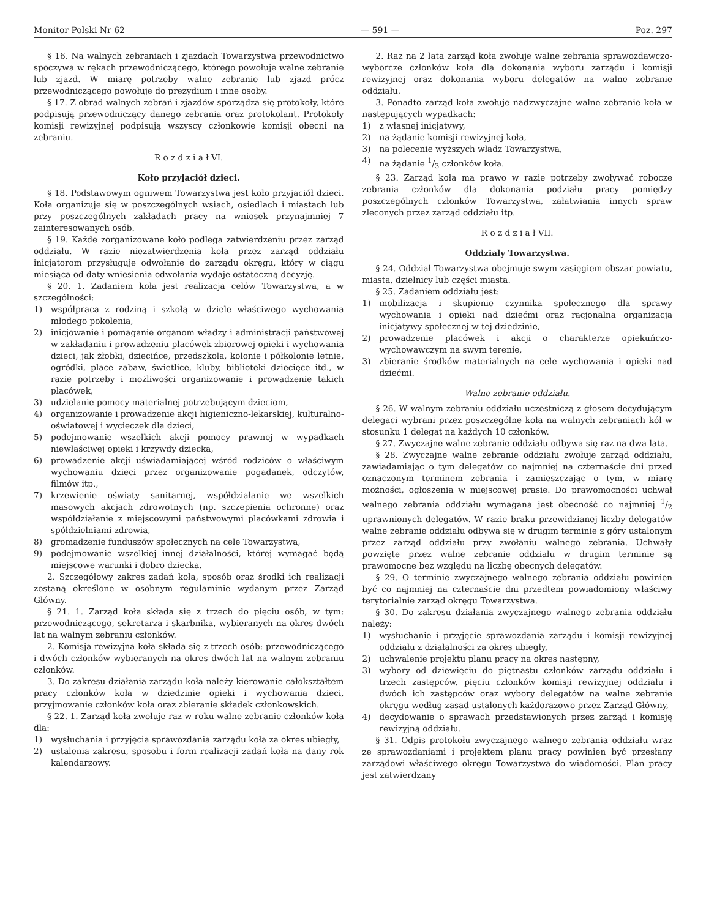Monitor Polski Nr 62 — 591 — Poz. 297
§ 16. Na walnych zebraniach i zjazdach Towarzystwa przewodnictwo spoczywa w rękach przewodniczącego, którego powołuje walne zebranie lub zjazd. W miarę potrzeby walne zebranie lub zjazd prócz przewodniczącego powołuje do prezydium i inne osoby.
§ 17. Z obrad walnych zebrań i zjazdów sporządza się protokoły, które podpisują przewodniczący danego zebrania oraz protokolant. Protokoły komisji rewizyjnej podpisują wszyscy członkowie komisji obecni na zebraniu.
R o z d z i a ł VI.
Koło przyjaciół dzieci.
§ 18. Podstawowym ogniwem Towarzystwa jest koło przyjaciół dzieci. Koła organizuje się w poszczególnych wsiach, osiedlach i miastach lub przy poszczególnych zakładach pracy na wniosek przynajmniej 7 zainteresowanych osób.
§ 19. Każde zorganizowane koło podlega zatwierdzeniu przez zarząd oddziału. W razie niezatwierdzenia koła przez zarząd oddziału inicjatorom przysługuje odwołanie do zarządu okręgu, który w ciągu miesiąca od daty wniesienia odwołania wydaje ostateczną decyzję.
§ 20. 1. Zadaniem koła jest realizacja celów Towarzystwa, a w szczególności:
1) współpraca z rodziną i szkołą w dziele właściwego wychowania młodego pokolenia,
2) inicjowanie i pomaganie organom władzy i administracji państwowej w zakładaniu i prowadzeniu placówek zbiorowej opieki i wychowania dzieci, jak żłobki, dziecińce, przedszkola, kolonie i półkolonie letnie, ogródki, place zabaw, świetlice, kluby, biblioteki dziecięce itd., w razie potrzeby i możliwości organizowanie i prowadzenie takich placówek,
3) udzielanie pomocy materialnej potrzebującym dzieciom,
4) organizowanie i prowadzenie akcji higieniczno-lekarskiej, kulturalno-oświatowej i wycieczek dla dzieci,
5) podejmowanie wszelkich akcji pomocy prawnej w wypadkach niewłaściwej opieki i krzywdy dziecka,
6) prowadzenie akcji uświadamiającej wśród rodziców o właściwym wychowaniu dzieci przez organizowanie pogadanek, odczytów, filmów itp.,
7) krzewienie oświaty sanitarnej, współdziałanie we wszelkich masowych akcjach zdrowotnych (np. szczepienia ochronne) oraz współdziałanie z miejscowymi państwowymi placówkami zdrowia i spółdzielniami zdrowia,
8) gromadzenie funduszów społecznych na cele Towarzystwa,
9) podejmowanie wszelkiej innej działalności, której wymagać będą miejscowe warunki i dobro dziecka.
2. Szczegółowy zakres zadań koła, sposób oraz środki ich realizacji zostaną określone w osobnym regulaminie wydanym przez Zarząd Główny.
§ 21. 1. Zarząd koła składa się z trzech do pięciu osób, w tym: przewodniczącego, sekretarza i skarbnika, wybieranych na okres dwóch lat na walnym zebraniu członków.
2. Komisja rewizyjna koła składa się z trzech osób: przewodniczącego i dwóch członków wybieranych na okres dwóch lat na walnym zebraniu członków.
3. Do zakresu działania zarządu koła należy kierowanie całokształtem pracy członków koła w dziedzinie opieki i wychowania dzieci, przyjmowanie członków koła oraz zbieranie składek członkowskich.
§ 22. 1. Zarząd koła zwołuje raz w roku walne zebranie członków koła dla:
1) wysłuchania i przyjęcia sprawozdania zarządu koła za okres ubiegły,
2) ustalenia zakresu, sposobu i form realizacji zadań koła na dany rok kalendarzowy.
2. Raz na 2 lata zarząd koła zwołuje walne zebrania sprawozdawczo-wyborcze członków koła dla dokonania wyboru zarządu i komisji rewizyjnej oraz dokonania wyboru delegatów na walne zebranie oddziału.
3. Ponadto zarząd koła zwołuje nadzwyczajne walne zebranie koła w następujących wypadkach:
1) z własnej inicjatywy,
2) na żądanie komisji rewizyjnej koła,
3) na polecenie wyższych władz Towarzystwa,
4) na żądanie 1/3 członków koła.
§ 23. Zarząd koła ma prawo w razie potrzeby zwoływać robocze zebrania członków dla dokonania podziału pracy pomiędzy poszczególnych członków Towarzystwa, załatwiania innych spraw zleconych przez zarząd oddziału itp.
R o z d z i a ł VII.
Oddziały Towarzystwa.
§ 24. Oddział Towarzystwa obejmuje swym zasięgiem obszar powiatu, miasta, dzielnicy lub części miasta.
§ 25. Zadaniem oddziału jest:
1) mobilizacja i skupienie czynnika społecznego dla sprawy wychowania i opieki nad dziećmi oraz racjonalna organizacja inicjatywy społecznej w tej dziedzinie,
2) prowadzenie placówek i akcji o charakterze opiekuńczo-wychowawczym na swym terenie,
3) zbieranie środków materialnych na cele wychowania i opieki nad dziećmi.
Walne zebranie oddziału.
§ 26. W walnym zebraniu oddziału uczestniczą z głosem decydującym delegaci wybrani przez poszczególne koła na walnych zebraniach kół w stosunku 1 delegat na każdych 10 członków.
§ 27. Zwyczajne walne zebranie oddziału odbywa się raz na dwa lata.
§ 28. Zwyczajne walne zebranie oddziału zwołuje zarząd oddziału, zawiadamiając o tym delegatów co najmniej na czternaście dni przed oznaczonym terminem zebrania i zamieszczając o tym, w miarę możności, ogłoszenia w miejscowej prasie. Do prawomocności uchwał walnego zebrania oddziału wymagana jest obecność co najmniej 1/2 uprawnionych delegatów. W razie braku przewidzianej liczby delegatów walne zebranie oddziału odbywa się w drugim terminie z góry ustalonym przez zarząd oddziału przy zwołaniu walnego zebrania. Uchwały powzięte przez walne zebranie oddziału w drugim terminie są prawomocne bez względu na liczbę obecnych delegatów.
§ 29. O terminie zwyczajnego walnego zebrania oddziału powinien być co najmniej na czternaście dni przedtem powiadomiony właściwy terytorialnie zarząd okręgu Towarzystwa.
§ 30. Do zakresu działania zwyczajnego walnego zebrania oddziału należy:
1) wysłuchanie i przyjęcie sprawozdania zarządu i komisji rewizyjnej oddziału z działalności za okres ubiegły,
2) uchwalenie projektu planu pracy na okres następny,
3) wybory od dziewięciu do piętnastu członków zarządu oddziału i trzech zastępców, pięciu członków komisji rewizyjnej oddziału i dwóch ich zastępców oraz wybory delegatów na walne zebranie okręgu według zasad ustalonych każdorazowo przez Zarząd Główny,
4) decydowanie o sprawach przedstawionych przez zarząd i komisję rewizyjną oddziału.
§ 31. Odpis protokołu zwyczajnego walnego zebrania oddziału wraz ze sprawozdaniami i projektem planu pracy powinien być przesłany zarządowi właściwego okręgu Towarzystwa do wiadomości. Plan pracy jest zatwierdzany